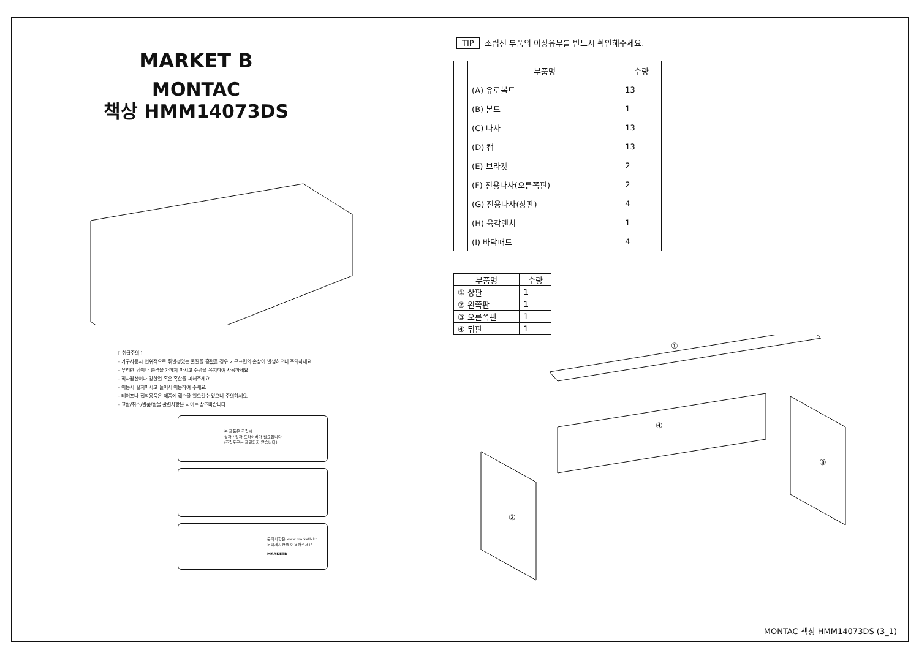MARKET B
MONTAC
책상 HMM14073DS
[ 취급주의 ]
- 가구사용시 인위적으로 휘발성있는 물질을 흘렸을 경우 가구표면의 손상이 발생하오니 주의하세요.
- 무리한 힘이나 충격을 가하지 마시고 수평을 유지하여 사용하세요.
- 직사광선이나 강한열 혹은 혹한을 피해주세요.
- 이동시 끌지마시고 들어서 이동하여 주세요.
- 테이프나 접착용품은 제품에 훼손을 일으킬수 있으니 주의하세요.
- 교환/취소/반품/환불 관련사항은 사이트 참조바랍니다.
본 제품은 조립시
십자 / 일자 드라이버가 필요합니다
(조립도구는 제공되지 않습니다)
문의사항은 www.marketb.kr
문의게시판을 이용해주세요
MARKETB
TIP 조립전 부품의 이상유무를 반드시 확인해주세요.
| | 부품명 | 수량 |
| --- | --- | --- |
| | (A) 유로볼트 | 13 |
| | (B) 본드 | 1 |
| | (C) 나사 | 13 |
| | (D) 캡 | 13 |
| | (E) 브라켓 | 2 |
| | (F) 전용나사(오른쪽판) | 2 |
| | (G) 전용나사(상판) | 4 |
| | (H) 육각렌치 | 1 |
| | (I) 바닥패드 | 4 |
| 부품명 | 수량 |
| --- | --- |
| ① 상판 | 1 |
| ② 왼쪽판 | 1 |
| ③ 오른쪽판 | 1 |
| ④ 뒤판 | 1 |
①
④
②
③
MONTAC 책상 HMM14073DS (3_1)